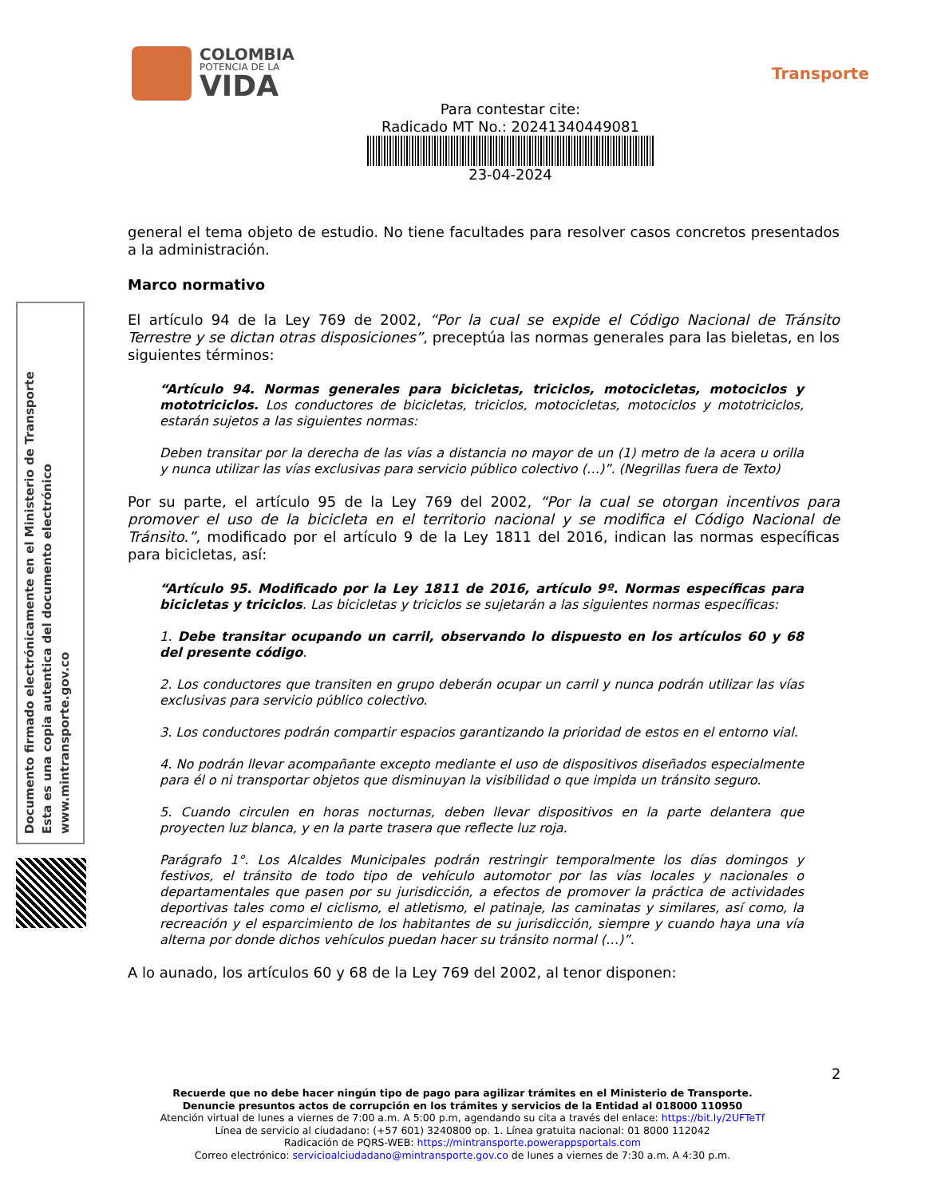COLOMBIA
POTENCIA DE LA
VIDA
Transporte
Para contestar cite:
Radicado MT No.: 20241340449081
23-04-2024
general el tema objeto de estudio. No tiene facultades para resolver casos concretos presentados a la administración.
Marco normativo
El artículo 94 de la Ley 769 de 2002, “Por la cual se expide el Código Nacional de Tránsito Terrestre y se dictan otras disposiciones”, preceptúa las normas generales para las bieletas, en los siguientes términos:
“Artículo 94. Normas generales para bicicletas, triciclos, motocicletas, motociclos y mototriciclos. Los conductores de bicicletas, triciclos, motocicletas, motociclos y mototriciclos, estarán sujetos a las siguientes normas:
Deben transitar por la derecha de las vías a distancia no mayor de un (1) metro de la acera u orilla y nunca utilizar las vías exclusivas para servicio público colectivo (…)”. (Negrillas fuera de Texto)
Por su parte, el artículo 95 de la Ley 769 del 2002, “Por la cual se otorgan incentivos para promover el uso de la bicicleta en el territorio nacional y se modifica el Código Nacional de Tránsito.”, modificado por el artículo 9 de la Ley 1811 del 2016, indican las normas específicas para bicicletas, así:
“Artículo 95. Modificado por la Ley 1811 de 2016, artículo 9º. Normas específicas para bicicletas y triciclos. Las bicicletas y triciclos se sujetarán a las siguientes normas específicas:
1. Debe transitar ocupando un carril, observando lo dispuesto en los artículos 60 y 68 del presente código.
2. Los conductores que transiten en grupo deberán ocupar un carril y nunca podrán utilizar las vías exclusivas para servicio público colectivo.
3. Los conductores podrán compartir espacios garantizando la prioridad de estos en el entorno vial.
4. No podrán llevar acompañante excepto mediante el uso de dispositivos diseñados especialmente para él o ni transportar objetos que disminuyan la visibilidad o que impida un tránsito seguro.
5. Cuando circulen en horas nocturnas, deben llevar dispositivos en la parte delantera que proyecten luz blanca, y en la parte trasera que reflecte luz roja.
Parágrafo 1°. Los Alcaldes Municipales podrán restringir temporalmente los días domingos y festivos, el tránsito de todo tipo de vehículo automotor por las vías locales y nacionales o departamentales que pasen por su jurisdicción, a efectos de promover la práctica de actividades deportivas tales como el ciclismo, el atletismo, el patinaje, las caminatas y similares, así como, la recreación y el esparcimiento de los habitantes de su jurisdicción, siempre y cuando haya una vía alterna por donde dichos vehículos puedan hacer su tránsito normal (…)”.
A lo aunado, los artículos 60 y 68 de la Ley 769 del 2002, al tenor disponen:
Documento firmado electrónicamente en el Ministerio de Transporte
Esta es una copia autentica del documento electrónico
www.mintransporte.gov.co
2
Recuerde que no debe hacer ningún tipo de pago para agilizar trámites en el Ministerio de Transporte.
Denuncie presuntos actos de corrupción en los trámites y servicios de la Entidad al 018000 110950
Atención virtual de lunes a viernes de 7:00 a.m. A 5:00 p.m, agendando su cita a través del enlace: https://bit.ly/2UFTeTf
Línea de servicio al ciudadano: (+57 601) 3240800 op. 1. Línea gratuita nacional: 01 8000 112042
Radicación de PQRS-WEB: https://mintransporte.powerappsportals.com
Correo electrónico: servicioalciudadano@mintransporte.gov.co de lunes a viernes de 7:30 a.m. A 4:30 p.m.